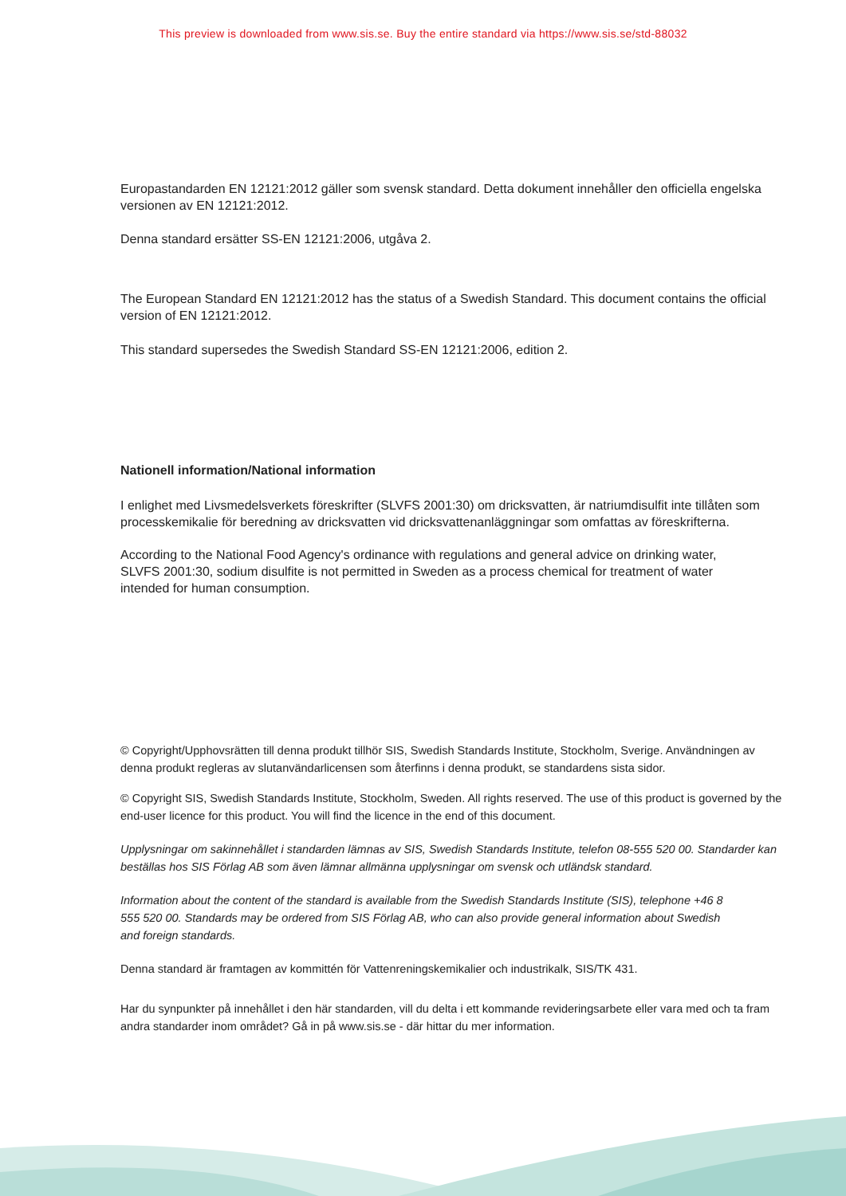This preview is downloaded from www.sis.se. Buy the entire standard via https://www.sis.se/std-88032
Europastandarden EN 12121:2012 gäller som svensk standard. Detta dokument innehåller den officiella engelska versionen av EN 12121:2012.
Denna standard ersätter SS-EN 12121:2006, utgåva 2.
The European Standard EN 12121:2012 has the status of a Swedish Standard. This document contains the official version of EN 12121:2012.
This standard supersedes the Swedish Standard SS-EN 12121:2006, edition 2.
Nationell information/National information
I enlighet med Livsmedelsverkets föreskrifter (SLVFS 2001:30) om dricksvatten, är natriumdisulfit inte tillåten som processkemikalie för beredning av dricksvatten vid dricksvattenanläggningar som omfattas av föreskrifterna.
According to the National Food Agency's ordinance with regulations and general advice on drinking water, SLVFS 2001:30, sodium disulfite is not permitted in Sweden as a process chemical for treatment of water intended for human consumption.
© Copyright/Upphovsrätten till denna produkt tillhör SIS, Swedish Standards Institute, Stockholm, Sverige. Användningen av denna produkt regleras av slutanvändarlicensen som återfinns i denna produkt, se standardens sista sidor.
© Copyright SIS, Swedish Standards Institute, Stockholm, Sweden. All rights reserved. The use of this product is governed by the end-user licence for this product. You will find the licence in the end of this document.
Upplysningar om sakinnehållet i standarden lämnas av SIS, Swedish Standards Institute, telefon 08-555 520 00. Standarder kan beställas hos SIS Förlag AB som även lämnar allmänna upplysningar om svensk och utländsk standard.
Information about the content of the standard is available from the Swedish Standards Institute (SIS), telephone +46 8 555 520 00. Standards may be ordered from SIS Förlag AB, who can also provide general information about Swedish and foreign standards.
Denna standard är framtagen av kommittén för Vattenreningskemikalier och industrikalk, SIS/TK 431.
Har du synpunkter på innehållet i den här standarden, vill du delta i ett kommande revideringsarbete eller vara med och ta fram andra standarder inom området? Gå in på www.sis.se - där hittar du mer information.